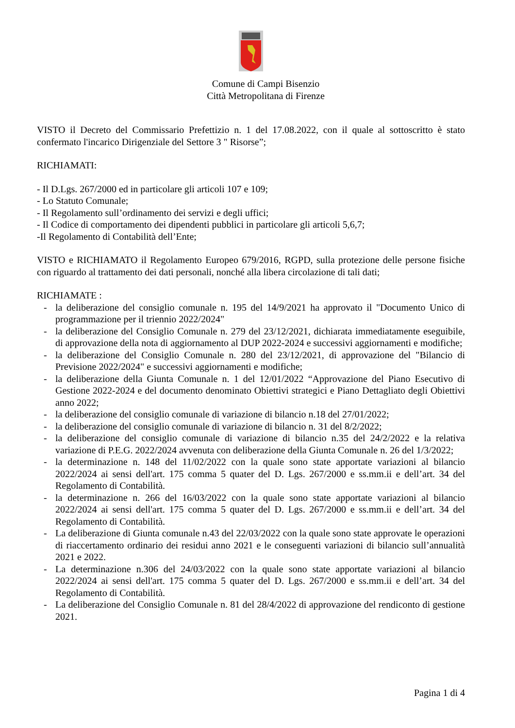Comune di Campi Bisenzio
Città Metropolitana di Firenze
VISTO il Decreto del Commissario Prefettizio n. 1 del 17.08.2022, con il quale al sottoscritto è stato confermato l'incarico Dirigenziale del Settore 3 " Risorse”;
RICHIAMATI:
- Il D.Lgs. 267/2000 ed in particolare gli articoli 107 e 109;
- Lo Statuto Comunale;
- Il Regolamento sull’ordinamento dei servizi e degli uffici;
- Il Codice di comportamento dei dipendenti pubblici in particolare gli articoli 5,6,7;
-Il Regolamento di Contabilità dell’Ente;
VISTO e RICHIAMATO il Regolamento Europeo 679/2016, RGPD, sulla protezione delle persone fisiche con riguardo al trattamento dei dati personali, nonché alla libera circolazione di tali dati;
RICHIAMATE :
- la deliberazione del consiglio comunale n. 195 del 14/9/2021 ha approvato il "Documento Unico di programmazione per il triennio 2022/2024"
- la deliberazione del Consiglio Comunale n. 279 del 23/12/2021, dichiarata immediatamente eseguibile, di approvazione della nota di aggiornamento al DUP 2022-2024 e successivi aggiornamenti e modifiche;
- la deliberazione del Consiglio Comunale n. 280 del 23/12/2021, di approvazione del "Bilancio di Previsione 2022/2024" e successivi aggiornamenti e modifiche;
- la deliberazione della Giunta Comunale n. 1 del 12/01/2022 “Approvazione del Piano Esecutivo di Gestione 2022-2024 e del documento denominato Obiettivi strategici e Piano Dettagliato degli Obiettivi anno 2022;
- la deliberazione del consiglio comunale di variazione di bilancio n.18 del 27/01/2022;
- la deliberazione del consiglio comunale di variazione di bilancio n. 31 del 8/2/2022;
- la deliberazione del consiglio comunale di variazione di bilancio n.35 del 24/2/2022 e la relativa variazione di P.E.G. 2022/2024 avvenuta con deliberazione della Giunta Comunale n. 26 del 1/3/2022;
- la determinazione n. 148 del 11/02/2022 con la quale sono state apportate variazioni al bilancio 2022/2024 ai sensi dell'art. 175 comma 5 quater del D. Lgs. 267/2000 e ss.mm.ii e dell’art. 34 del Regolamento di Contabilità.
- la determinazione n. 266 del 16/03/2022 con la quale sono state apportate variazioni al bilancio 2022/2024 ai sensi dell'art. 175 comma 5 quater del D. Lgs. 267/2000 e ss.mm.ii e dell’art. 34 del Regolamento di Contabilità.
- La deliberazione di Giunta comunale n.43 del 22/03/2022 con la quale sono state approvate le operazioni di riaccertamento ordinario dei residui anno 2021 e le conseguenti variazioni di bilancio sull’annualità 2021 e 2022.
- La determinazione n.306 del 24/03/2022 con la quale sono state apportate variazioni al bilancio 2022/2024 ai sensi dell'art. 175 comma 5 quater del D. Lgs. 267/2000 e ss.mm.ii e dell’art. 34 del Regolamento di Contabilità.
- La deliberazione del Consiglio Comunale n. 81 del 28/4/2022 di approvazione del rendiconto di gestione 2021.
Pagina 1 di 4